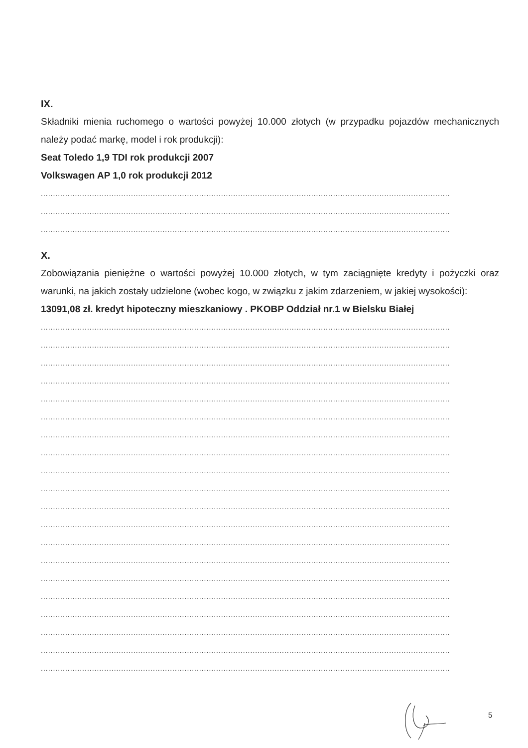IX.
Składniki mienia ruchomego o wartości powyżej 10.000 złotych (w przypadku pojazdów mechanicznych należy podać markę, model i rok produkcji):
Seat Toledo 1,9 TDI rok produkcji 2007
Volkswagen AP 1,0 rok produkcji 2012
........................................................................................................................................................................
........................................................................................................................................................................
........................................................................................................................................................................
X.
Zobowiązania pieniężne o wartości powyżej 10.000 złotych, w tym zaciągnięte kredyty i pożyczki oraz warunki, na jakich zostały udzielone (wobec kogo, w związku z jakim zdarzeniem, w jakiej wysokości):
13091,08 zł. kredyt hipoteczny mieszkaniowy . PKOBP Oddział nr.1 w Bielsku Białej
........................................................................................................................................................................
........................................................................................................................................................................
........................................................................................................................................................................
........................................................................................................................................................................
........................................................................................................................................................................
........................................................................................................................................................................
........................................................................................................................................................................
........................................................................................................................................................................
........................................................................................................................................................................
........................................................................................................................................................................
........................................................................................................................................................................
........................................................................................................................................................................
........................................................................................................................................................................
........................................................................................................................................................................
........................................................................................................................................................................
........................................................................................................................................................................
........................................................................................................................................................................
........................................................................................................................................................................
........................................................................................................................................................................
........................................................................................................................................................................
5